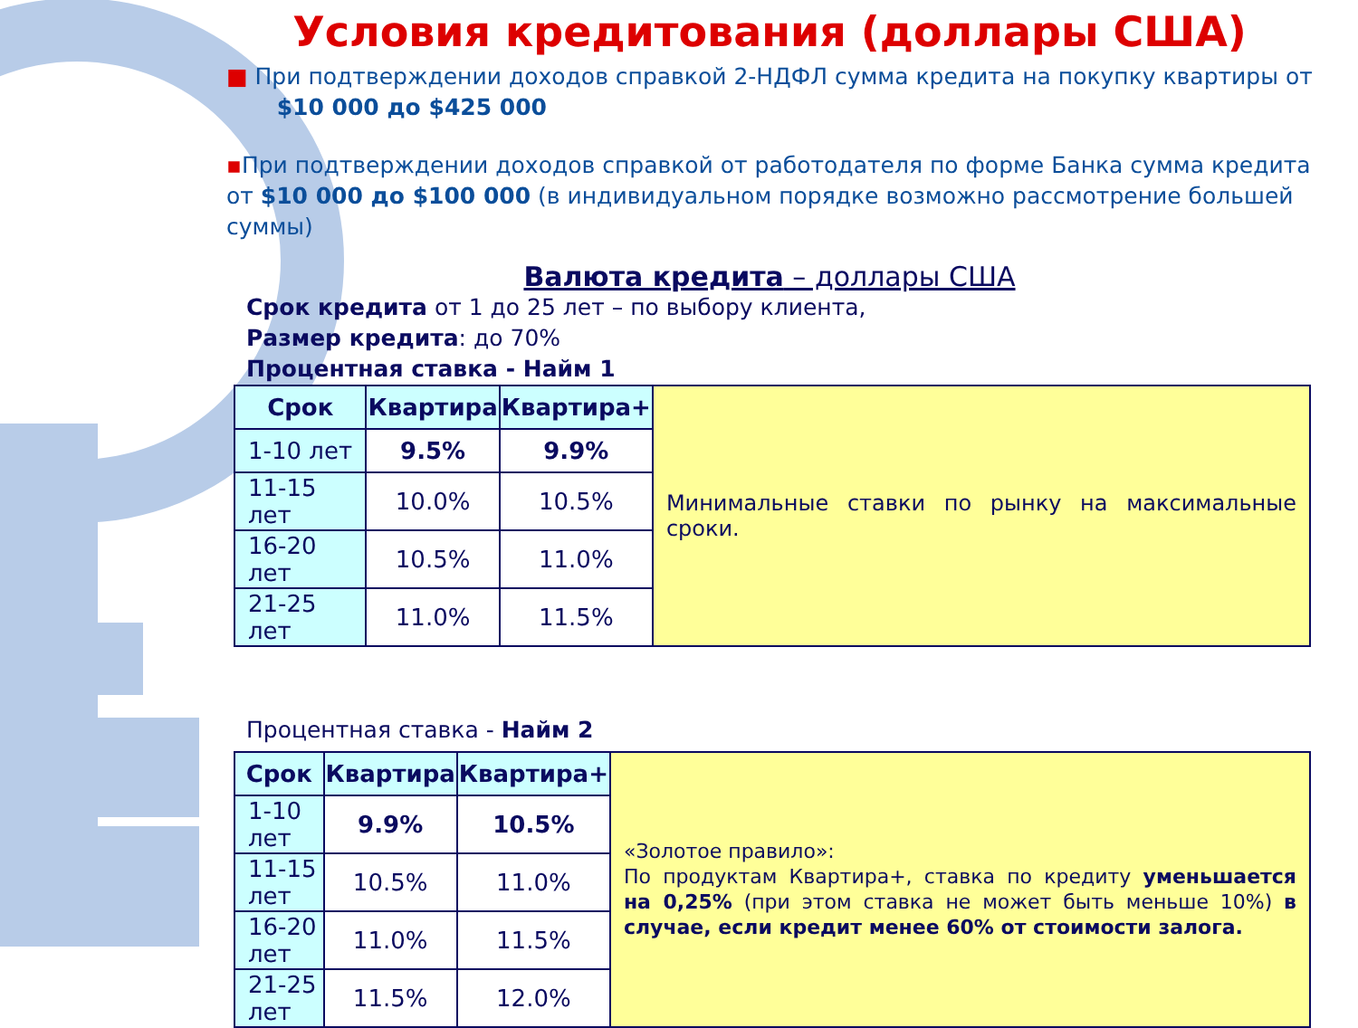Условия кредитования (доллары США)
■ При подтверждении доходов справкой 2-НДФЛ сумма кредита на покупку квартиры от $10 000 до $425 000
▪При подтверждении доходов справкой от работодателя по форме Банка сумма кредита от $10 000 до $100 000 (в индивидуальном порядке возможно рассмотрение большей суммы)
Валюта кредита – доллары США
Срок кредита от 1 до 25 лет – по выбору клиента,
Размер кредита: до 70%
Процентная ставка - Найм 1
| Срок | Квартира | Квартира+ | Минимальные ставки по рынку на максимальные сроки. |
| 1-10 лет | 9.5% | 9.9% | |
| 11-15 лет | 10.0% | 10.5% | |
| 16-20 лет | 10.5% | 11.0% | |
| 21-25 лет | 11.0% | 11.5% | |
Процентная ставка - Найм 2
| Срок | Квартира | Квартира+ | «Золотое правило»: По продуктам Квартира+, ставка по кредиту уменьшается на 0,25% (при этом ставка не может быть меньше 10%) в случае, если кредит менее 60% от стоимости залога. |
| 1-10 лет | 9.9% | 10.5% | |
| 11-15 лет | 10.5% | 11.0% | |
| 16-20 лет | 11.0% | 11.5% | |
| 21-25 лет | 11.5% | 12.0% | |